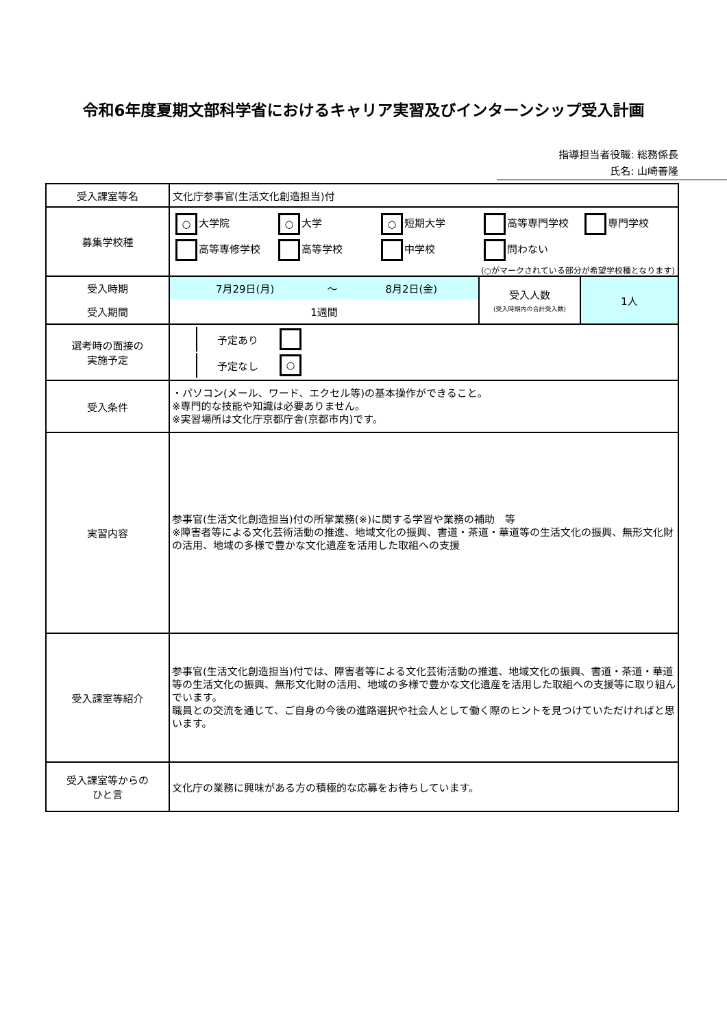令和6年度夏期文部科学省におけるキャリア実習及びインターンシップ受入計画
指導担当者役職: 総務係長
氏名: 山崎善隆
| 受入課室等名 | 文化庁参事官(生活文化創造担当)付 | | |
| 募集学校種 | / ○ 大学院 / ○ 大学 / ○ 短期大学 / 高等専門学校 / 専門学校 / / 高等専修学校 / 高等学校 / 中学校 / 問わない / / (○がマークされている部分が希望学校種となります) | | |
| 受入時期 | / 7月29日(月) / ～ / 8月2日(金) / | 受入人数 (受入時期内の合計受入数) | 1人 |
| 受入期間 | 1週間 | | |
| 選考時の面接の 実施予定 | / 予定あり / / / 予定なし / ○ / | | |
| 受入条件 | ・パソコン(メール、ワード、エクセル等)の基本操作ができること。 ※専門的な技能や知識は必要ありません。 ※実習場所は文化庁京都庁舎(京都市内)です。 | | |
| 実習内容 | 参事官(生活文化創造担当)付の所掌業務(※)に関する学習や業務の補助 等 ※障害者等による文化芸術活動の推進、地域文化の振興、書道・茶道・華道等の生活文化の振興、無形文化財の活用、地域の多様で豊かな文化遺産を活用した取組への支援 | | |
| 受入課室等紹介 | 参事官(生活文化創造担当)付では、障害者等による文化芸術活動の推進、地域文化の振興、書道・茶道・華道等の生活文化の振興、無形文化財の活用、地域の多様で豊かな文化遺産を活用した取組への支援等に取り組んでいます。 職員との交流を通じて、ご自身の今後の進路選択や社会人として働く際のヒントを見つけていただければと思います。 | | |
| 受入課室等からの ひと言 | 文化庁の業務に興味がある方の積極的な応募をお待ちしています。 | | |